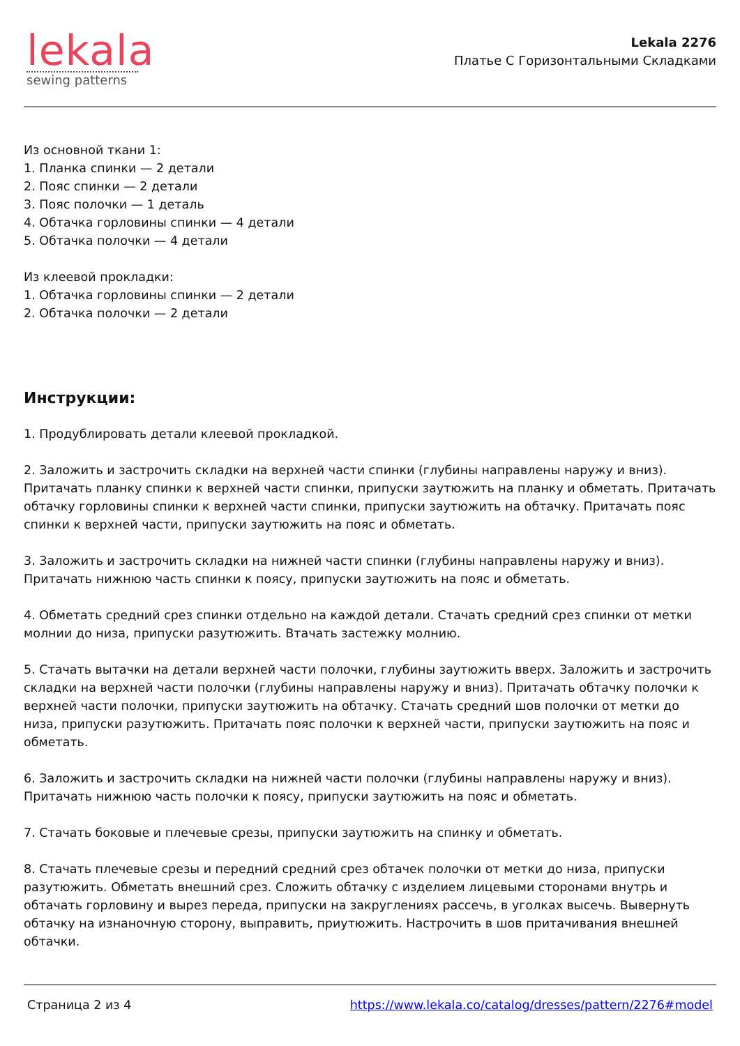lekala
sewing patterns
Lekala 2276
Платье С Горизонтальными Складками
Из основной ткани 1:
1. Планка спинки — 2 детали
2. Пояс спинки — 2 детали
3. Пояс полочки — 1 деталь
4. Обтачка горловины спинки — 4 детали
5. Обтачка полочки — 4 детали
Из клеевой прокладки:
1. Обтачка горловины спинки — 2 детали
2. Обтачка полочки — 2 детали
Инструкции:
1. Продублировать детали клеевой прокладкой.
2. Заложить и застрочить складки на верхней части спинки (глубины направлены наружу и вниз). Притачать планку спинки к верхней части спинки, припуски заутюжить на планку и обметать. Притачать обтачку горловины спинки к верхней части спинки, припуски заутюжить на обтачку. Притачать пояс спинки к верхней части, припуски заутюжить на пояс и обметать.
3. Заложить и застрочить складки на нижней части спинки (глубины направлены наружу и вниз). Притачать нижнюю часть спинки к поясу, припуски заутюжить на пояс и обметать.
4. Обметать средний срез спинки отдельно на каждой детали. Стачать средний срез спинки от метки молнии до низа, припуски разутюжить. Втачать застежку молнию.
5. Стачать вытачки на детали верхней части полочки, глубины заутюжить вверх. Заложить и застрочить складки на верхней части полочки (глубины направлены наружу и вниз). Притачать обтачку полочки к верхней части полочки, припуски заутюжить на обтачку. Стачать средний шов полочки от метки до низа, припуски разутюжить. Притачать пояс полочки к верхней части, припуски заутюжить на пояс и обметать.
6. Заложить и застрочить складки на нижней части полочки (глубины направлены наружу и вниз). Притачать нижнюю часть полочки к поясу, припуски заутюжить на пояс и обметать.
7. Стачать боковые и плечевые срезы, припуски заутюжить на спинку и обметать.
8. Стачать плечевые срезы и передний средний срез обтачек полочки от метки до низа, припуски разутюжить. Обметать внешний срез. Сложить обтачку с изделием лицевыми сторонами внутрь и обтачать горловину и вырез переда, припуски на закруглениях рассечь, в уголках высечь. Вывернуть обтачку на изнаночную сторону, выправить, приутюжить. Настрочить в шов притачивания внешней обтачки.
Страница 2 из 4 https://www.lekala.co/catalog/dresses/pattern/2276#model